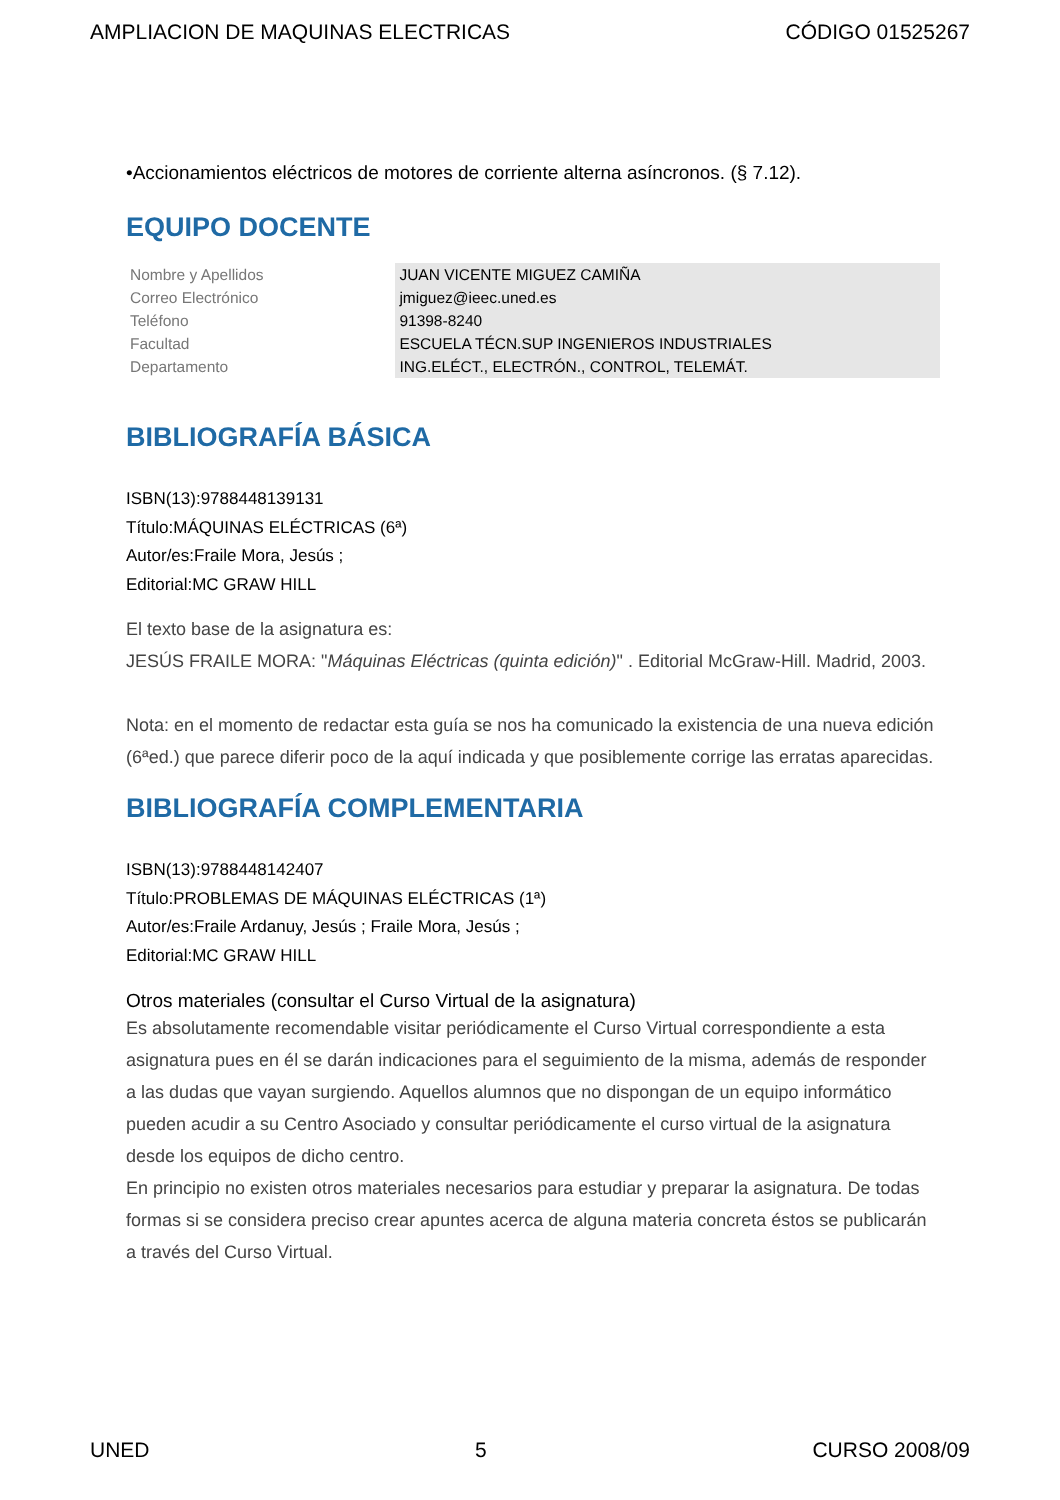AMPLIACION DE MAQUINAS ELECTRICAS CÓDIGO 01525267
•Accionamientos eléctricos de motores de corriente alterna asíncronos. (§ 7.12).
EQUIPO DOCENTE
| Nombre y Apellidos | JUAN VICENTE MIGUEZ CAMIÑA |
| Correo Electrónico | jmiguez@ieec.uned.es |
| Teléfono | 91398-8240 |
| Facultad | ESCUELA TÉCN.SUP INGENIEROS INDUSTRIALES |
| Departamento | ING.ELÉCT., ELECTRÓN., CONTROL, TELEMÁT. |
BIBLIOGRAFÍA BÁSICA
ISBN(13):9788448139131
Título:MÁQUINAS ELÉCTRICAS (6ª)
Autor/es:Fraile Mora, Jesús ;
Editorial:MC GRAW HILL
El texto base de la asignatura es:
JESÚS FRAILE MORA: "Máquinas Eléctricas (quinta edición)" . Editorial McGraw-Hill. Madrid, 2003.
Nota: en el momento de redactar esta guía se nos ha comunicado la existencia de una nueva edición (6ªed.) que parece diferir poco de la aquí indicada y que posiblemente corrige las erratas aparecidas.
BIBLIOGRAFÍA COMPLEMENTARIA
ISBN(13):9788448142407
Título:PROBLEMAS DE MÁQUINAS ELÉCTRICAS (1ª)
Autor/es:Fraile Ardanuy, Jesús ; Fraile Mora, Jesús ;
Editorial:MC GRAW HILL
Otros materiales (consultar el Curso Virtual de la asignatura)
Es absolutamente recomendable visitar periódicamente el Curso Virtual correspondiente a esta asignatura pues en él se darán indicaciones para el seguimiento de la misma, además de responder a las dudas que vayan surgiendo. Aquellos alumnos que no dispongan de un equipo informático pueden acudir a su Centro Asociado y consultar periódicamente el curso virtual de la asignatura desde los equipos de dicho centro.
En principio no existen otros materiales necesarios para estudiar y preparar la asignatura. De todas formas si se considera preciso crear apuntes acerca de alguna materia concreta éstos se publicarán a través del Curso Virtual.
UNED 5 CURSO 2008/09